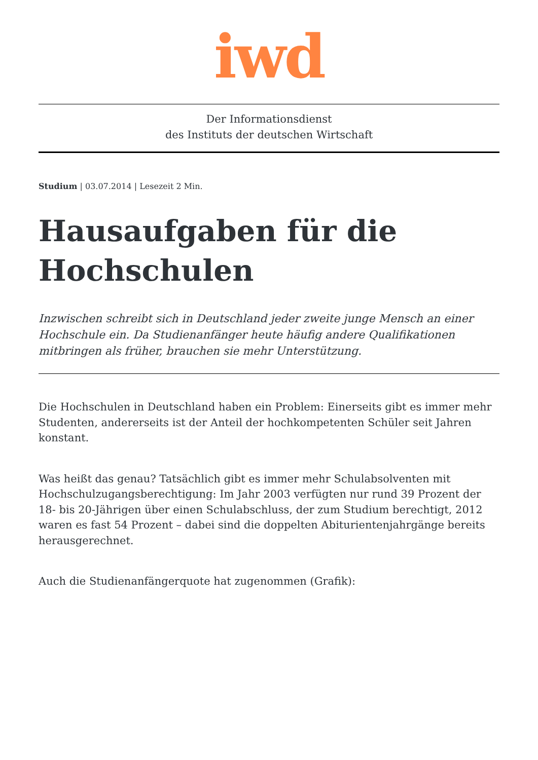iwd
Der Informationsdienst
des Instituts der deutschen Wirtschaft
Studium | 03.07.2014 | Lesezeit 2 Min.
Hausaufgaben für die Hochschulen
Inzwischen schreibt sich in Deutschland jeder zweite junge Mensch an einer Hochschule ein. Da Studienanfänger heute häufig andere Qualifikationen mitbringen als früher, brauchen sie mehr Unterstützung.
Die Hochschulen in Deutschland haben ein Problem: Einerseits gibt es immer mehr Studenten, andererseits ist der Anteil der hochkompetenten Schüler seit Jahren konstant.
Was heißt das genau? Tatsächlich gibt es immer mehr Schulabsolventen mit Hochschulzugangsberechtigung: Im Jahr 2003 verfügten nur rund 39 Prozent der 18- bis 20-Jährigen über einen Schulabschluss, der zum Studium berechtigt, 2012 waren es fast 54 Prozent – dabei sind die doppelten Abiturientenjahrgänge bereits herausgerechnet.
Auch die Studienanfängerquote hat zugenommen (Grafik):